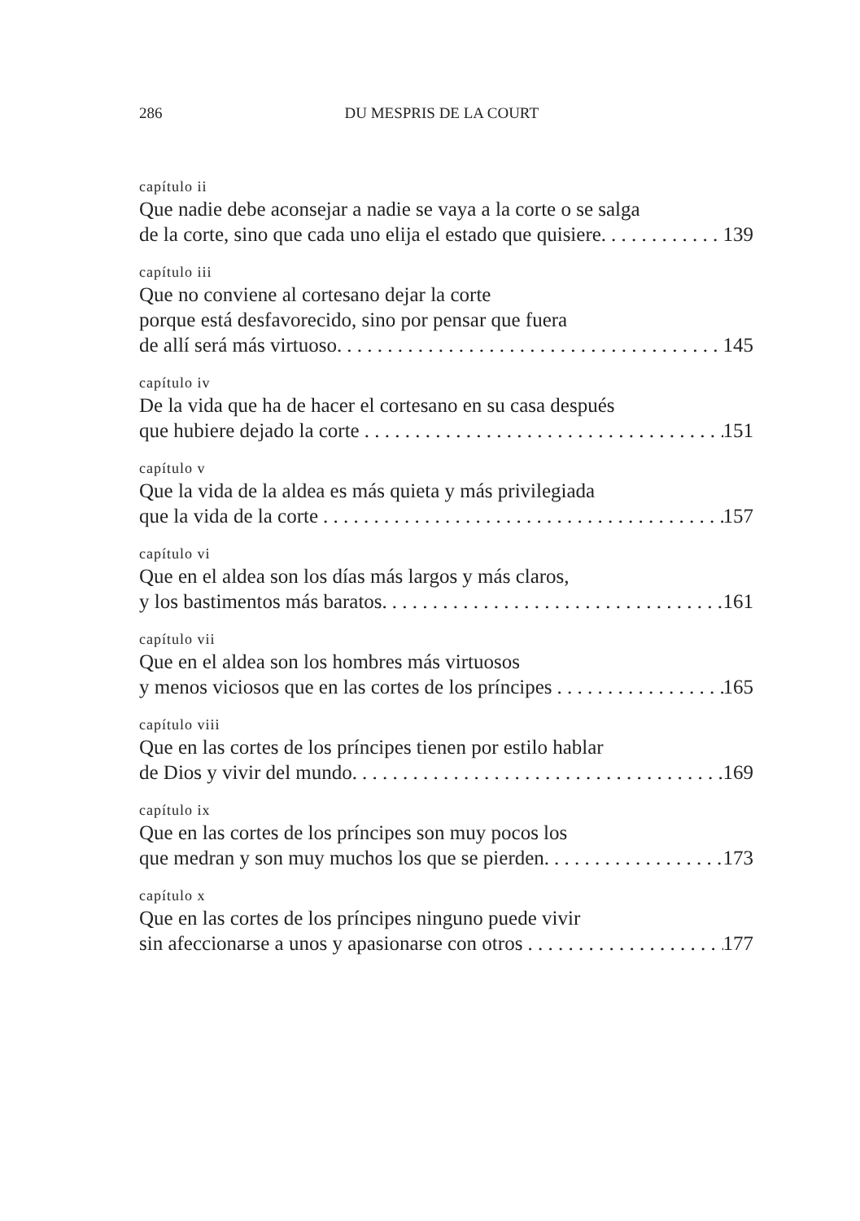286 DU MESPRIS DE LA COURT
capítulo ii
Que nadie debe aconsejar a nadie se vaya a la corte o se salga
de la corte, sino que cada uno elija el estado que quisiere. 139
capítulo iii
Que no conviene al cortesano dejar la corte
porque está desfavorecido, sino por pensar que fuera
de allí será más virtuoso. 145
capítulo iv
De la vida que ha de hacer el cortesano en su casa después
que hubiere dejado la corte 151
capítulo v
Que la vida de la aldea es más quieta y más privilegiada
que la vida de la corte 157
capítulo vi
Que en el aldea son los días más largos y más claros,
y los bastimentos más baratos. 161
capítulo vii
Que en el aldea son los hombres más virtuosos
y menos viciosos que en las cortes de los príncipes 165
capítulo viii
Que en las cortes de los príncipes tienen por estilo hablar
de Dios y vivir del mundo. 169
capítulo ix
Que en las cortes de los príncipes son muy pocos los
que medran y son muy muchos los que se pierden. 173
capítulo x
Que en las cortes de los príncipes ninguno puede vivir
sin afeccionarse a unos y apasionarse con otros 177